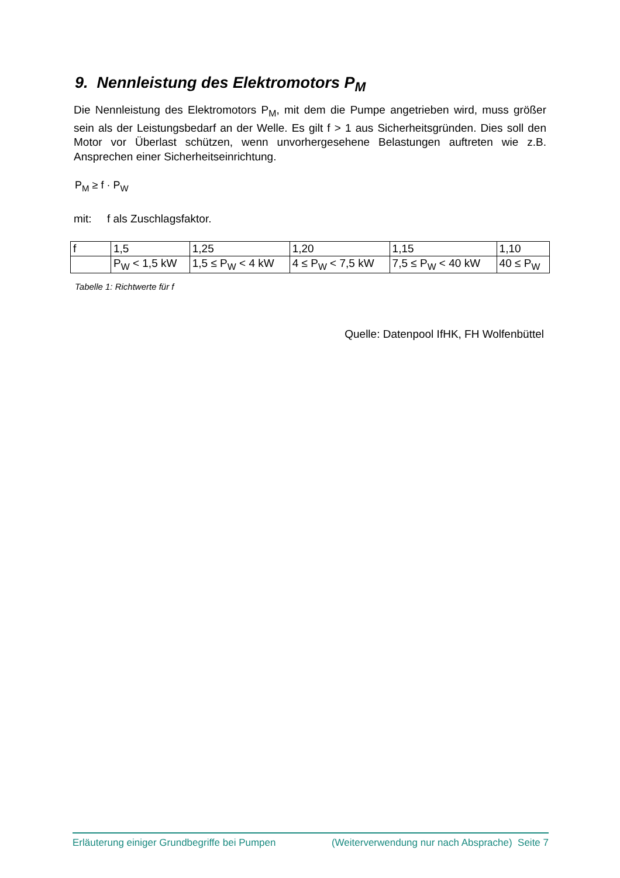9. Nennleistung des Elektromotors P<sub>M</sub>
Die Nennleistung des Elektromotors P<sub>M</sub>, mit dem die Pumpe angetrieben wird, muss größer sein als der Leistungsbedarf an der Welle. Es gilt f > 1 aus Sicherheitsgründen. Dies soll den Motor vor Überlast schützen, wenn unvorhergesehene Belastungen auftreten wie z.B. Ansprechen einer Sicherheitseinrichtung.
P<sub>M</sub> ≥ f · P<sub>W</sub>
mit: f als Zuschlagsfaktor.
| f | 1,5 | 1,25 | 1,20 | 1,15 | 1,10 |
| | P<sub>W</sub> < 1,5 kW | 1,5 ≤ P<sub>W</sub> < 4 kW | 4 ≤ P<sub>W</sub> < 7,5 kW | 7,5 ≤ P<sub>W</sub> < 40 kW | 40 ≤ P<sub>W</sub> |
Tabelle 1: Richtwerte für f
Quelle: Datenpool IfHK, FH Wolfenbüttel
Erläuterung einiger Grundbegriffe bei Pumpen (Weiterverwendung nur nach Absprache) Seite 7